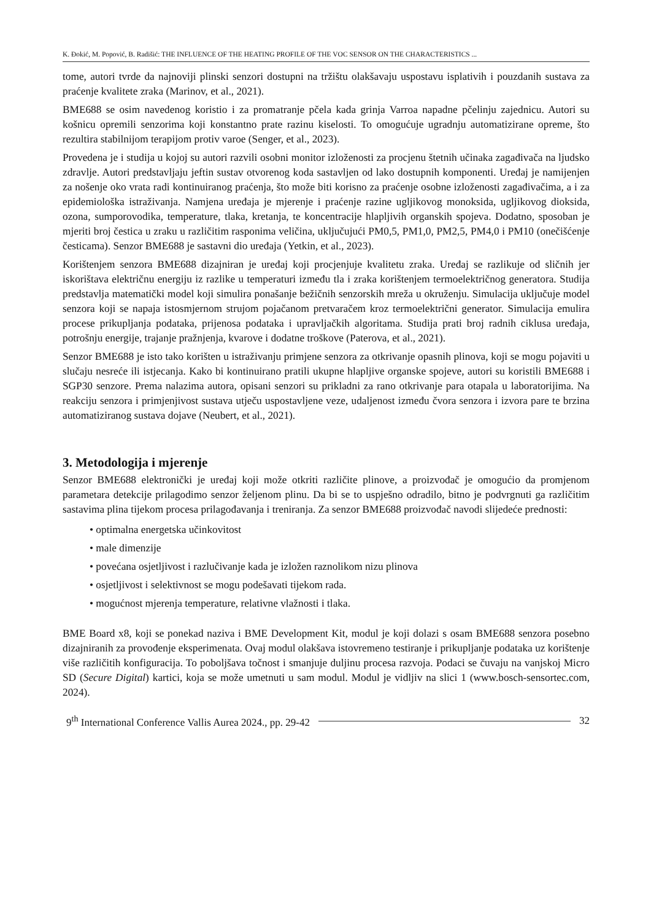K. Đokić, M. Popović, B. Radišić: THE INFLUENCE OF THE HEATING PROFILE OF THE VOC SENSOR ON THE CHARACTERISTICS ...
tome, autori tvrde da najnoviji plinski senzori dostupni na tržištu olakšavaju uspostavu isplativih i pouzdanih sustava za praćenje kvalitete zraka (Marinov, et al., 2021).
BME688 se osim navedenog koristio i za promatranje pčela kada grinja Varroa napadne pčelinju zajednicu. Autori su košnicu opremili senzorima koji konstantno prate razinu kiselosti. To omogućuje ugradnju automatizirane opreme, što rezultira stabilnijom terapijom protiv varoe (Senger, et al., 2023).
Provedena je i studija u kojoj su autori razvili osobni monitor izloženosti za procjenu štetnih učinaka zagađivača na ljudsko zdravlje. Autori predstavljaju jeftin sustav otvorenog koda sastavljen od lako dostupnih komponenti. Uređaj je namijenjen za nošenje oko vrata radi kontinuiranog praćenja, što može biti korisno za praćenje osobne izloženosti zagađivačima, a i za epidemiološka istraživanja. Namjena uređaja je mjerenje i praćenje razine ugljikovog monoksida, ugljikovog dioksida, ozona, sumporovodika, temperature, tlaka, kretanja, te koncentracije hlapljivih organskih spojeva. Dodatno, sposoban je mjeriti broj čestica u zraku u različitim rasponima veličina, uključujući PM0,5, PM1,0, PM2,5, PM4,0 i PM10 (onečišćenje česticama). Senzor BME688 je sastavni dio uređaja (Yetkin, et al., 2023).
Korištenjem senzora BME688 dizajniran je uređaj koji procjenjuje kvalitetu zraka. Uređaj se razlikuje od sličnih jer iskorištava električnu energiju iz razlike u temperaturi između tla i zraka korištenjem termoelektričnog generatora. Studija predstavlja matematički model koji simulira ponašanje bežičnih senzorskih mreža u okruženju. Simulacija uključuje model senzora koji se napaja istosmjernom strujom pojačanom pretvaračem kroz termoelektrični generator. Simulacija emulira procese prikupljanja podataka, prijenosa podataka i upravljačkih algoritama. Studija prati broj radnih ciklusa uređaja, potrošnju energije, trajanje pražnjenja, kvarove i dodatne troškove (Paterova, et al., 2021).
Senzor BME688 je isto tako korišten u istraživanju primjene senzora za otkrivanje opasnih plinova, koji se mogu pojaviti u slučaju nesreće ili istjecanja. Kako bi kontinuirano pratili ukupne hlapljive organske spojeve, autori su koristili BME688 i SGP30 senzore. Prema nalazima autora, opisani senzori su prikladni za rano otkrivanje para otapala u laboratorijima. Na reakciju senzora i primjenjivost sustava utječu uspostavljene veze, udaljenost između čvora senzora i izvora pare te brzina automatiziranog sustava dojave (Neubert, et al., 2021).
3. Metodologija i mjerenje
Senzor BME688 elektronički je uređaj koji može otkriti različite plinove, a proizvođač je omogućio da promjenom parametara detekcije prilagodimo senzor željenom plinu. Da bi se to uspješno odradilo, bitno je podvrgnuti ga različitim sastavima plina tijekom procesa prilagođavanja i treniranja. Za senzor BME688 proizvođač navodi slijedeće prednosti:
• optimalna energetska učinkovitost
• male dimenzije
• povećana osjetljivost i razlučivanje kada je izložen raznolikom nizu plinova
• osjetljivost i selektivnost se mogu podešavati tijekom rada.
• mogućnost mjerenja temperature, relativne vlažnosti i tlaka.
BME Board x8, koji se ponekad naziva i BME Development Kit, modul je koji dolazi s osam BME688 senzora posebno dizajniranih za provođenje eksperimenata. Ovaj modul olakšava istovremeno testiranje i prikupljanje podataka uz korištenje više različitih konfiguracija. To poboljšava točnost i smanjuje duljinu procesa razvoja. Podaci se čuvaju na vanjskoj Micro SD (Secure Digital) kartici, koja se može umetnuti u sam modul. Modul je vidljiv na slici 1 (www.bosch-sensortec.com, 2024).
9<sup>th</sup> International Conference Vallis Aurea 2024., pp. 29-42 32